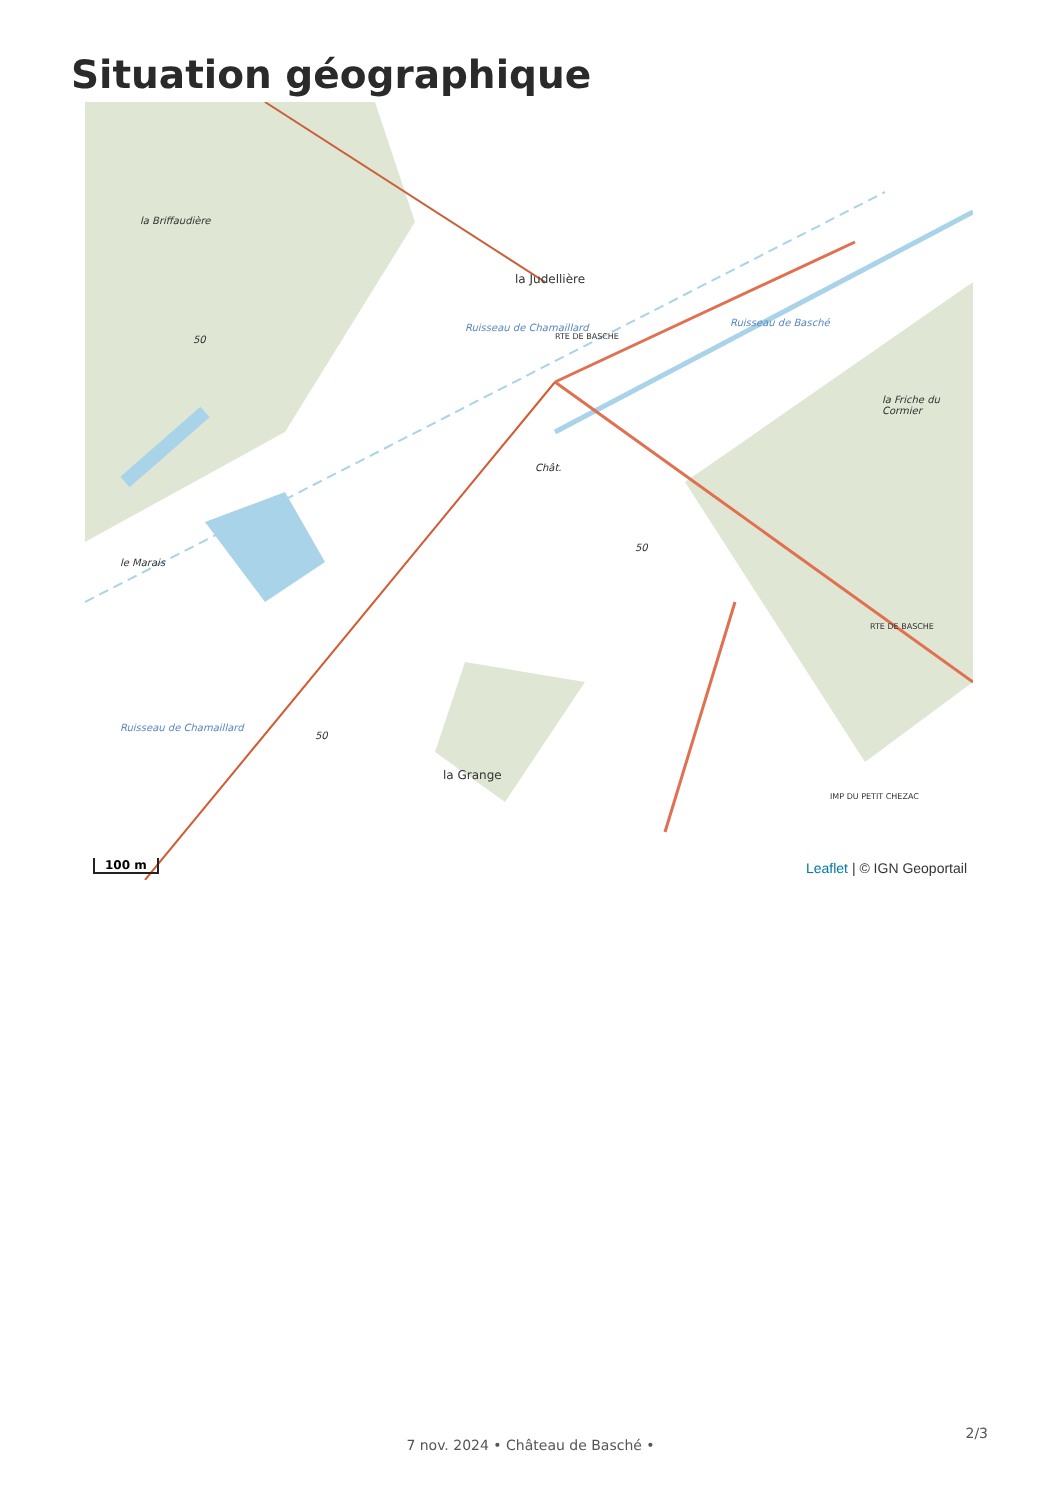Situation géographique
la Briffaudière
la Judellière
la Friche du Cormier
le Marais
Chât.
la Grange
Ruisseau de Basché
Ruisseau de Chamaillard
Ruisseau de Chamaillard
RTE DE BASCHE
RTE DE BASCHE
IMP DU PETIT CHEZAC
50
50
50
100 m Leaflet | © IGN Geoportail
7 nov. 2024 • Château de Basché •
2/3